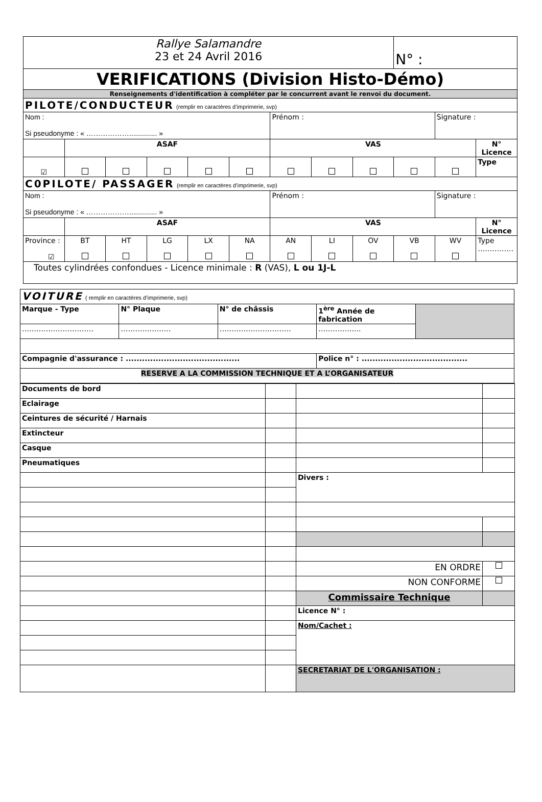| Rallye Salamandre 23 et 24 Avril 2016 | | | | | | | | | N° : | | |
| VERIFICATIONS (Division Histo-Démo) | | | | | | | | | | | |
| Renseignements d'identification à compléter par le concurrent avant le renvoi du document. | | | | | | | | | | | |
| PILOTE/CONDUCTEUR (remplir en caractères d’imprimerie, svp) | | | | | | | | | | | |
| Nom : Si pseudonyme : « ……………….............. » | | | | | | Prénom : | | | | Signature : | |
| | ASAF | | | | | VAS | | | | | N° Licence |
| ☑ | | | | | | | | | | | Type |
| C0PILOTE/ PASSAGER (remplir en caractères d’imprimerie, svp) | | | | | | | | | | | |
| Nom : Si pseudonyme : « ……………….............. » | | | | | | Prénom : | | | | Signature : | |
| | ASAF | | | | | VAS | | | | | N° Licence |
| Province : ☑ | BT | HT | LG | LX | NA | AN | LI | OV | VB | WV | Type …………… |
| Toutes cylindrées confondues - Licence minimale : R (VAS), L ou 1J-L | | | | | | | | | | | |
| VOITURE ( remplir en caractères d’imprimerie, svp) | | | | |
| Marque - Type | N° Plaque | N° de châssis | 1<sup>ère</sup> Année de fabrication | |
| ………………………… | ………………… | ………………………… | ……………... | |
| Compagnie d'assurance : .......................................... | | | Police n° : ....................................... | |
| RESERVE A LA COMMISSION TECHNIQUE ET A L’ORGANISATEUR | | | | |
| Documents de bord | | | |
| Eclairage | | | |
| Ceintures de sécurité / Harnais | | | |
| Extincteur | | | |
| Casque | | | |
| Pneumatiques | | | |
| | | Divers : | |
| | | EN ORDRE | |
| | | NON CONFORME | |
| | | Commissaire Technique | |
| | | Licence N° : | |
| | | Nom/Cachet : | |
| | | SECRETARIAT DE L'ORGANISATION : | |